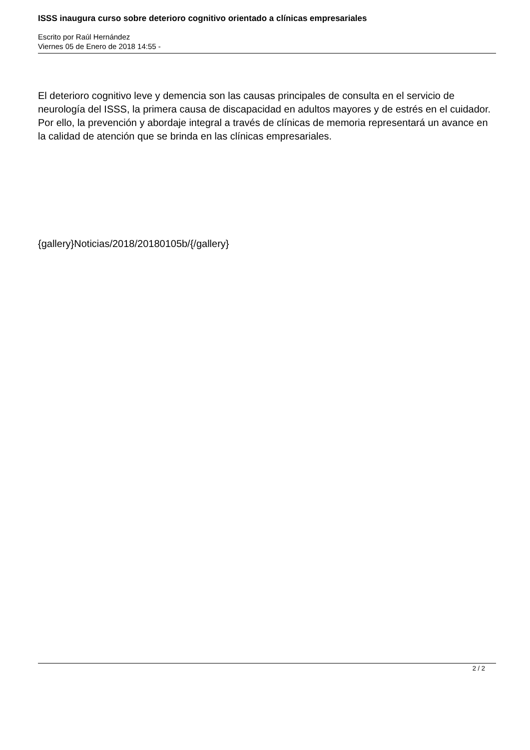ISSS inaugura curso sobre deterioro cognitivo orientado a clínicas empresariales
Escrito por Raúl Hernández
Viernes 05 de Enero de 2018 14:55 -
El deterioro cognitivo leve y demencia son las causas principales de consulta en el servicio de neurología del ISSS, la primera causa de discapacidad en adultos mayores y de estrés en el cuidador. Por ello, la prevención y abordaje integral a través de clínicas de memoria representará un avance en la calidad de atención que se brinda en las clínicas empresariales.
{gallery}Noticias/2018/20180105b/{/gallery}
2 / 2